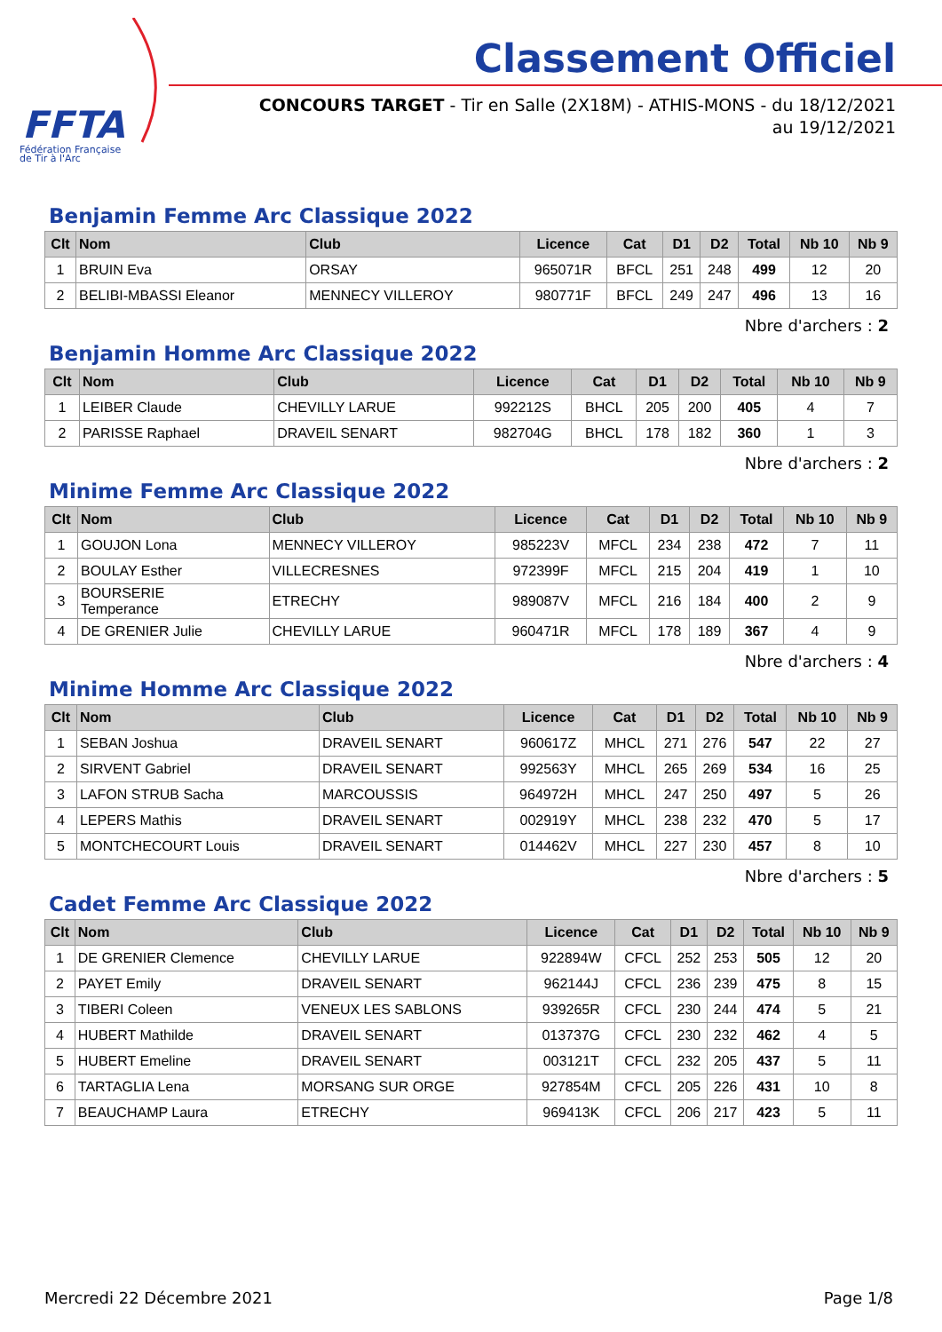FFTA
Fédération Française
de Tir à l'Arc
Classement Officiel
CONCOURS TARGET - Tir en Salle (2X18M) - ATHIS-MONS - du 18/12/2021
au 19/12/2021
Benjamin Femme Arc Classique 2022
| Clt | Nom | Club | Licence | Cat | D1 | D2 | Total | Nb 10 | Nb 9 |
| --- | --- | --- | --- | --- | --- | --- | --- | --- | --- |
| 1 | BRUIN Eva | ORSAY | 965071R | BFCL | 251 | 248 | 499 | 12 | 20 |
| 2 | BELIBI-MBASSI Eleanor | MENNECY VILLEROY | 980771F | BFCL | 249 | 247 | 496 | 13 | 16 |
Nbre d'archers : 2
Benjamin Homme Arc Classique 2022
| Clt | Nom | Club | Licence | Cat | D1 | D2 | Total | Nb 10 | Nb 9 |
| --- | --- | --- | --- | --- | --- | --- | --- | --- | --- |
| 1 | LEIBER Claude | CHEVILLY LARUE | 992212S | BHCL | 205 | 200 | 405 | 4 | 7 |
| 2 | PARISSE Raphael | DRAVEIL SENART | 982704G | BHCL | 178 | 182 | 360 | 1 | 3 |
Nbre d'archers : 2
Minime Femme Arc Classique 2022
| Clt | Nom | Club | Licence | Cat | D1 | D2 | Total | Nb 10 | Nb 9 |
| --- | --- | --- | --- | --- | --- | --- | --- | --- | --- |
| 1 | GOUJON Lona | MENNECY VILLEROY | 985223V | MFCL | 234 | 238 | 472 | 7 | 11 |
| 2 | BOULAY Esther | VILLECRESNES | 972399F | MFCL | 215 | 204 | 419 | 1 | 10 |
| 3 | BOURSERIE Temperance | ETRECHY | 989087V | MFCL | 216 | 184 | 400 | 2 | 9 |
| 4 | DE GRENIER Julie | CHEVILLY LARUE | 960471R | MFCL | 178 | 189 | 367 | 4 | 9 |
Nbre d'archers : 4
Minime Homme Arc Classique 2022
| Clt | Nom | Club | Licence | Cat | D1 | D2 | Total | Nb 10 | Nb 9 |
| --- | --- | --- | --- | --- | --- | --- | --- | --- | --- |
| 1 | SEBAN Joshua | DRAVEIL SENART | 960617Z | MHCL | 271 | 276 | 547 | 22 | 27 |
| 2 | SIRVENT Gabriel | DRAVEIL SENART | 992563Y | MHCL | 265 | 269 | 534 | 16 | 25 |
| 3 | LAFON STRUB Sacha | MARCOUSSIS | 964972H | MHCL | 247 | 250 | 497 | 5 | 26 |
| 4 | LEPERS Mathis | DRAVEIL SENART | 002919Y | MHCL | 238 | 232 | 470 | 5 | 17 |
| 5 | MONTCHECOURT Louis | DRAVEIL SENART | 014462V | MHCL | 227 | 230 | 457 | 8 | 10 |
Nbre d'archers : 5
Cadet Femme Arc Classique 2022
| Clt | Nom | Club | Licence | Cat | D1 | D2 | Total | Nb 10 | Nb 9 |
| --- | --- | --- | --- | --- | --- | --- | --- | --- | --- |
| 1 | DE GRENIER Clemence | CHEVILLY LARUE | 922894W | CFCL | 252 | 253 | 505 | 12 | 20 |
| 2 | PAYET Emily | DRAVEIL SENART | 962144J | CFCL | 236 | 239 | 475 | 8 | 15 |
| 3 | TIBERI Coleen | VENEUX LES SABLONS | 939265R | CFCL | 230 | 244 | 474 | 5 | 21 |
| 4 | HUBERT Mathilde | DRAVEIL SENART | 013737G | CFCL | 230 | 232 | 462 | 4 | 5 |
| 5 | HUBERT Emeline | DRAVEIL SENART | 003121T | CFCL | 232 | 205 | 437 | 5 | 11 |
| 6 | TARTAGLIA Lena | MORSANG SUR ORGE | 927854M | CFCL | 205 | 226 | 431 | 10 | 8 |
| 7 | BEAUCHAMP Laura | ETRECHY | 969413K | CFCL | 206 | 217 | 423 | 5 | 11 |
Mercredi 22 Décembre 2021 Page 1/8